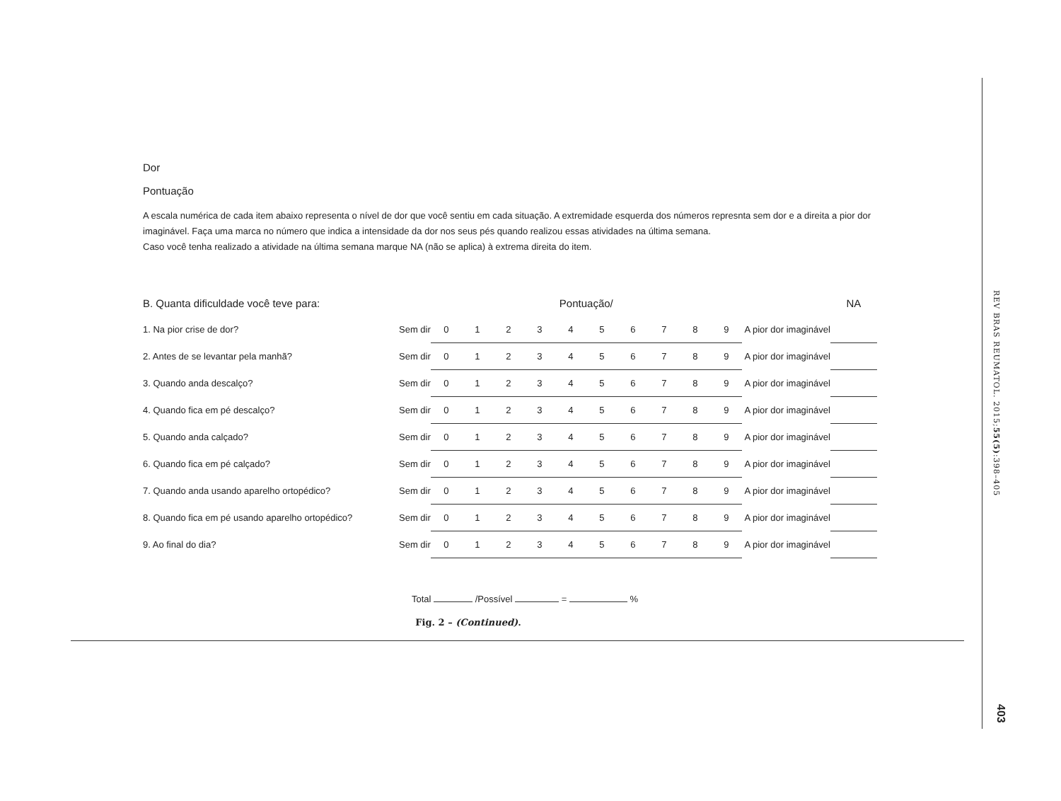Dor
Pontuação
A escala numérica de cada item abaixo representa o nível de dor que você sentiu em cada situação. A extremidade esquerda dos números represnta sem dor e a direita a pior dor imaginável. Faça uma marca no número que indica a intensidade da dor nos seus pés quando realizou essas atividades na última semana.
Caso você tenha realizado a atividade na última semana marque NA (não se aplica) à extrema direita do item.
| B. Quanta dificuldade você teve para: | | Pontuação/ | | | | | | | | | | | NA |
| 1. Na pior crise de dor? | Sem dir | 0 | 1 | 2 | 3 | 4 | 5 | 6 | 7 | 8 | 9 | A pior dor imaginável | |
| 2. Antes de se levantar pela manhã? | Sem dir | 0 | 1 | 2 | 3 | 4 | 5 | 6 | 7 | 8 | 9 | A pior dor imaginável | |
| 3. Quando anda descalço? | Sem dir | 0 | 1 | 2 | 3 | 4 | 5 | 6 | 7 | 8 | 9 | A pior dor imaginável | |
| 4. Quando fica em pé descalço? | Sem dir | 0 | 1 | 2 | 3 | 4 | 5 | 6 | 7 | 8 | 9 | A pior dor imaginável | |
| 5. Quando anda calçado? | Sem dir | 0 | 1 | 2 | 3 | 4 | 5 | 6 | 7 | 8 | 9 | A pior dor imaginável | |
| 6. Quando fica em pé calçado? | Sem dir | 0 | 1 | 2 | 3 | 4 | 5 | 6 | 7 | 8 | 9 | A pior dor imaginável | |
| 7. Quando anda usando aparelho ortopédico? | Sem dir | 0 | 1 | 2 | 3 | 4 | 5 | 6 | 7 | 8 | 9 | A pior dor imaginável | |
| 8. Quando fica em pé usando aparelho ortopédico? | Sem dir | 0 | 1 | 2 | 3 | 4 | 5 | 6 | 7 | 8 | 9 | A pior dor imaginável | |
| 9. Ao final do dia? | Sem dir | 0 | 1 | 2 | 3 | 4 | 5 | 6 | 7 | 8 | 9 | A pior dor imaginável | |
Total /Possível = %
Fig. 2 – (Continued).
REV BRAS REUMATOL. 2015;55(5):398–405
403